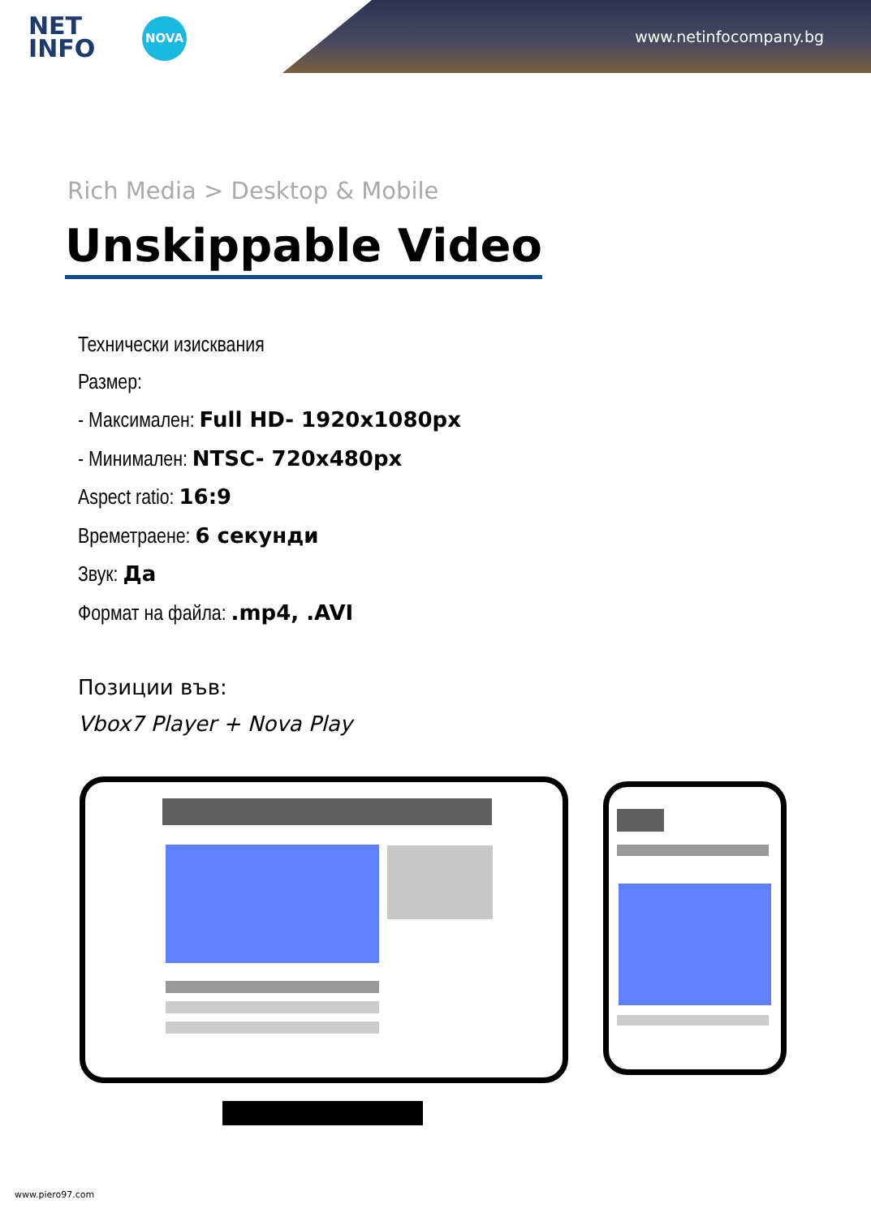NET
INFO
NOVA
www.netinfocompany.bg
Rich Media > Desktop & Mobile
Unskippable Video
Технически изисквания
Размер:
- Максимален: Full HD- 1920x1080px
- Минимален: NTSC- 720x480px
Aspect ratio: 16:9
Времетраене: 6 секунди
Звук: Да
Формат на файла: .mp4, .AVI
Позиции във:
Vbox7 Player + Nova Play
www.piero97.com